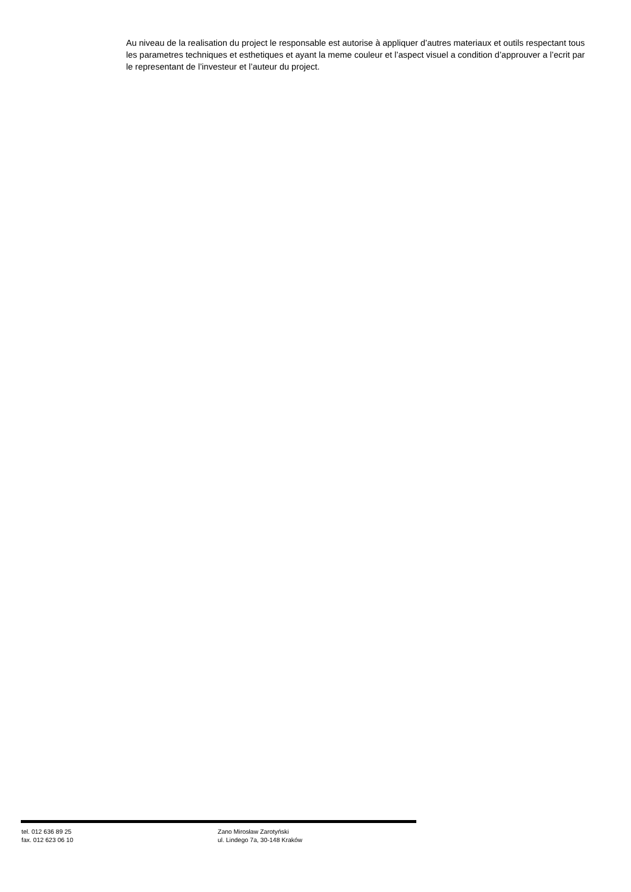Au niveau de la realisation du project le responsable est autorise à appliquer d’autres materiaux et outils respectant tous les parametres techniques et esthetiques et ayant la meme couleur et l’aspect visuel a condition d’approuver a l’ecrit par le representant de l’investeur et l’auteur du project.
tel. 012 636 89 25
fax. 012 623 06 10
Zano Mirosław Zarotyński
ul. Lindego 7a, 30-148 Kraków